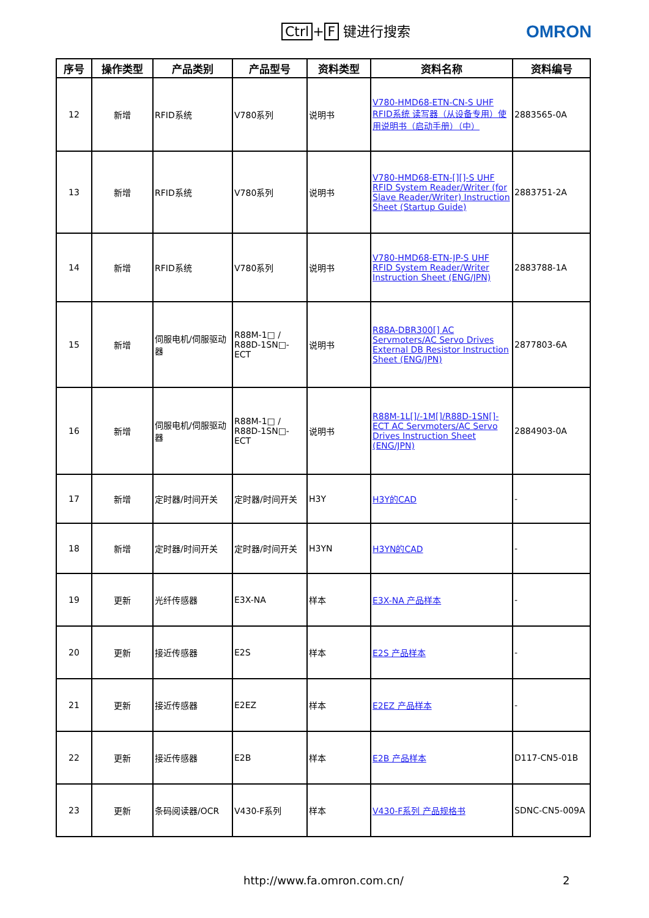Ctrl + F 键进行搜索 OMRON
| 序号 | 操作类型 | 产品类别 | 产品型号 | 资料类型 | 资料名称 | 资料编号 |
| --- | --- | --- | --- | --- | --- | --- |
| 12 | 新增 | RFID系统 | V780系列 | 说明书 | V780-HMD68-ETN-CN-S UHF RFID系统 读写器（从设备专用）使用说明书（启动手册）（中） | 2883565-0A |
| 13 | 新增 | RFID系统 | V780系列 | 说明书 | V780-HMD68-ETN-[][]-S UHF RFID System Reader/Writer (for Slave Reader/Writer) Instruction Sheet (Startup Guide) | 2883751-2A |
| 14 | 新增 | RFID系统 | V780系列 | 说明书 | V780-HMD68-ETN-JP-S UHF RFID System Reader/Writer Instruction Sheet (ENG/JPN) | 2883788-1A |
| 15 | 新增 | 伺服电机/伺服驱动器 | R88M-1□ / R88D-1SN□-ECT | 说明书 | R88A-DBR300[] AC Servmoters/AC Servo Drives External DB Resistor Instruction Sheet (ENG/JPN) | 2877803-6A |
| 16 | 新增 | 伺服电机/伺服驱动器 | R88M-1□ / R88D-1SN□-ECT | 说明书 | R88M-1L[]/-1M[]/R88D-1SN[]-ECT AC Servmoters/AC Servo Drives Instruction Sheet (ENG/JPN) | 2884903-0A |
| 17 | 新增 | 定时器/时间开关 | 定时器/时间开关 | H3Y | H3Y的CAD | - |
| 18 | 新增 | 定时器/时间开关 | 定时器/时间开关 | H3YN | H3YN的CAD | - |
| 19 | 更新 | 光纤传感器 | E3X-NA | 样本 | E3X-NA 产品样本 | - |
| 20 | 更新 | 接近传感器 | E2S | 样本 | E2S 产品样本 | - |
| 21 | 更新 | 接近传感器 | E2EZ | 样本 | E2EZ 产品样本 | - |
| 22 | 更新 | 接近传感器 | E2B | 样本 | E2B 产品样本 | D117-CN5-01B |
| 23 | 更新 | 条码阅读器/OCR | V430-F系列 | 样本 | V430-F系列 产品规格书 | SDNC-CN5-009A |
http://www.fa.omron.com.cn/ 2